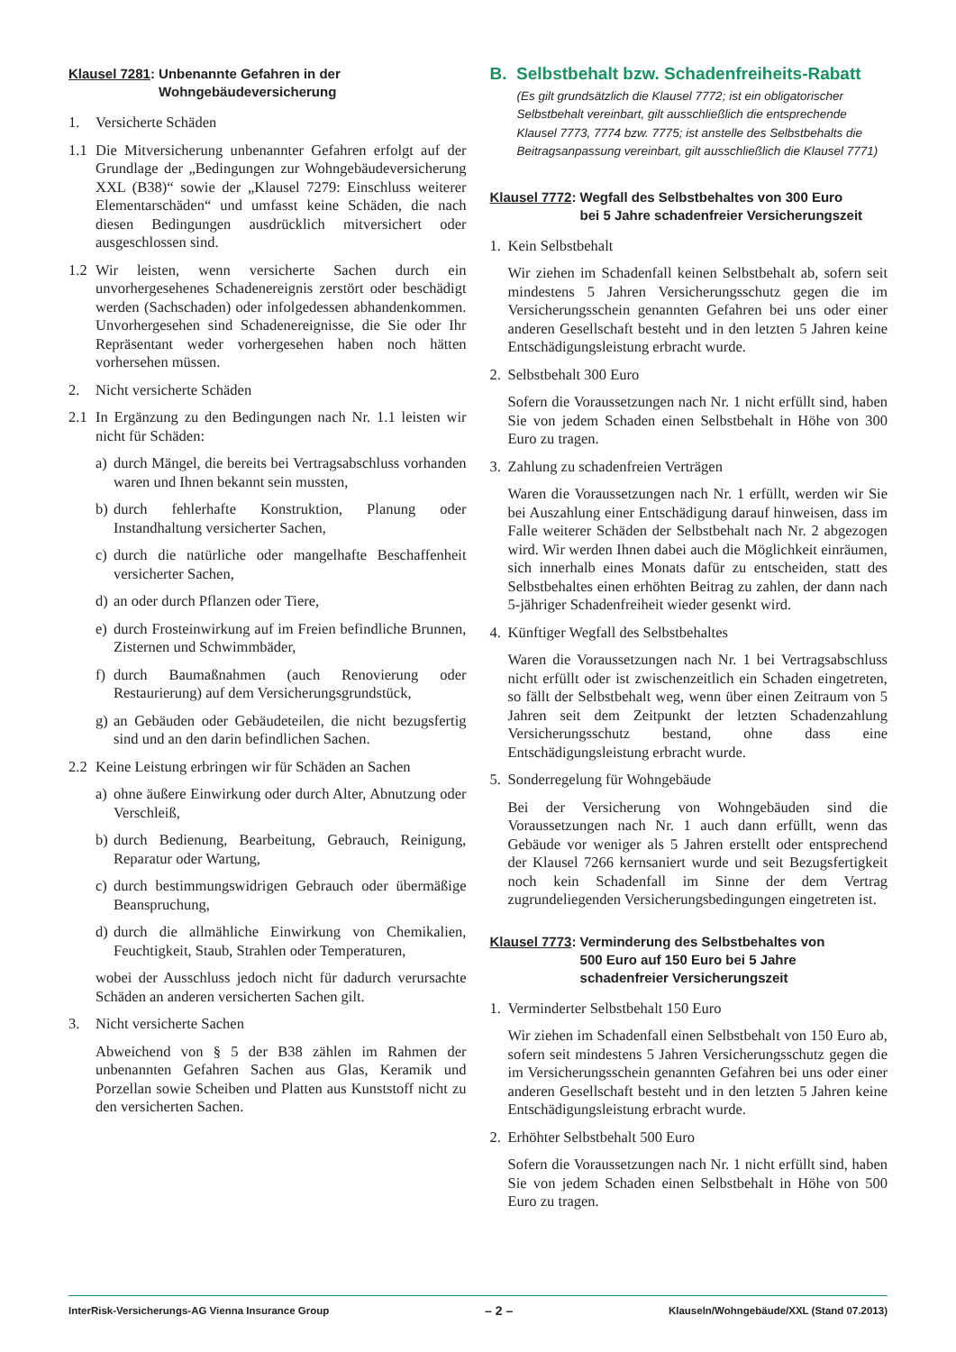Klausel 7281: Unbenannte Gefahren in der
Wohngebäudeversicherung
1. Versicherte Schäden
1.1 Die Mitversicherung unbenannter Gefahren erfolgt auf der Grundlage der „Bedingungen zur Wohngebäudeversicherung XXL (B38)“ sowie der „Klausel 7279: Einschluss weiterer Elementarschäden“ und umfasst keine Schäden, die nach diesen Bedingungen ausdrücklich mitversichert oder ausgeschlossen sind.
1.2 Wir leisten, wenn versicherte Sachen durch ein unvorhergesehenes Schadenereignis zerstört oder beschädigt werden (Sachschaden) oder infolgedessen abhandenkommen. Unvorhergesehen sind Schadenereignisse, die Sie oder Ihr Repräsentant weder vorhergesehen haben noch hätten vorhersehen müssen.
2. Nicht versicherte Schäden
2.1 In Ergänzung zu den Bedingungen nach Nr. 1.1 leisten wir nicht für Schäden:
a) durch Mängel, die bereits bei Vertragsabschluss vorhanden waren und Ihnen bekannt sein mussten,
b) durch fehlerhafte Konstruktion, Planung oder Instandhaltung versicherter Sachen,
c) durch die natürliche oder mangelhafte Beschaffenheit versicherter Sachen,
d) an oder durch Pflanzen oder Tiere,
e) durch Frosteinwirkung auf im Freien befindliche Brunnen, Zisternen und Schwimmbäder,
f) durch Baumaßnahmen (auch Renovierung oder Restaurierung) auf dem Versicherungsgrundstück,
g) an Gebäuden oder Gebäudeteilen, die nicht bezugsfertig sind und an den darin befindlichen Sachen.
2.2 Keine Leistung erbringen wir für Schäden an Sachen
a) ohne äußere Einwirkung oder durch Alter, Abnutzung oder Verschleiß,
b) durch Bedienung, Bearbeitung, Gebrauch, Reinigung, Reparatur oder Wartung,
c) durch bestimmungswidrigen Gebrauch oder übermäßige Beanspruchung,
d) durch die allmähliche Einwirkung von Chemikalien, Feuchtigkeit, Staub, Strahlen oder Temperaturen,
wobei der Ausschluss jedoch nicht für dadurch verursachte Schäden an anderen versicherten Sachen gilt.
3. Nicht versicherte Sachen
Abweichend von § 5 der B38 zählen im Rahmen der unbenannten Gefahren Sachen aus Glas, Keramik und Porzellan sowie Scheiben und Platten aus Kunststoff nicht zu den versicherten Sachen.
B. Selbstbehalt bzw. Schadenfreiheits-Rabatt
(Es gilt grundsätzlich die Klausel 7772; ist ein obligatorischer Selbstbehalt vereinbart, gilt ausschließlich die entsprechende Klausel 7773, 7774 bzw. 7775; ist anstelle des Selbstbehalts die Beitragsanpassung vereinbart, gilt ausschließlich die Klausel 7771)
Klausel 7772: Wegfall des Selbstbehaltes von 300 Euro
bei 5 Jahre schadenfreier Versicherungszeit
1. Kein Selbstbehalt
Wir ziehen im Schadenfall keinen Selbstbehalt ab, sofern seit mindestens 5 Jahren Versicherungsschutz gegen die im Versicherungsschein genannten Gefahren bei uns oder einer anderen Gesellschaft besteht und in den letzten 5 Jahren keine Entschädigungsleistung erbracht wurde.
2. Selbstbehalt 300 Euro
Sofern die Voraussetzungen nach Nr. 1 nicht erfüllt sind, haben Sie von jedem Schaden einen Selbstbehalt in Höhe von 300 Euro zu tragen.
3. Zahlung zu schadenfreien Verträgen
Waren die Voraussetzungen nach Nr. 1 erfüllt, werden wir Sie bei Auszahlung einer Entschädigung darauf hinweisen, dass im Falle weiterer Schäden der Selbstbehalt nach Nr. 2 abgezogen wird. Wir werden Ihnen dabei auch die Möglichkeit einräumen, sich innerhalb eines Monats dafür zu entscheiden, statt des Selbstbehaltes einen erhöhten Beitrag zu zahlen, der dann nach 5-jähriger Schadenfreiheit wieder gesenkt wird.
4. Künftiger Wegfall des Selbstbehaltes
Waren die Voraussetzungen nach Nr. 1 bei Vertragsabschluss nicht erfüllt oder ist zwischenzeitlich ein Schaden eingetreten, so fällt der Selbstbehalt weg, wenn über einen Zeitraum von 5 Jahren seit dem Zeitpunkt der letzten Schadenzahlung Versicherungsschutz bestand, ohne dass eine Entschädigungsleistung erbracht wurde.
5. Sonderregelung für Wohngebäude
Bei der Versicherung von Wohngebäuden sind die Voraussetzungen nach Nr. 1 auch dann erfüllt, wenn das Gebäude vor weniger als 5 Jahren erstellt oder entsprechend der Klausel 7266 kernsaniert wurde und seit Bezugsfertigkeit noch kein Schadenfall im Sinne der dem Vertrag zugrundeliegenden Versicherungsbedingungen eingetreten ist.
Klausel 7773: Verminderung des Selbstbehaltes von
500 Euro auf 150 Euro bei 5 Jahre
schadenfreier Versicherungszeit
1. Verminderter Selbstbehalt 150 Euro
Wir ziehen im Schadenfall einen Selbstbehalt von 150 Euro ab, sofern seit mindestens 5 Jahren Versicherungsschutz gegen die im Versicherungsschein genannten Gefahren bei uns oder einer anderen Gesellschaft besteht und in den letzten 5 Jahren keine Entschädigungsleistung erbracht wurde.
2. Erhöhter Selbstbehalt 500 Euro
Sofern die Voraussetzungen nach Nr. 1 nicht erfüllt sind, haben Sie von jedem Schaden einen Selbstbehalt in Höhe von 500 Euro zu tragen.
InterRisk-Versicherungs-AG Vienna Insurance Group – 2 – Klauseln/Wohngebäude/XXL (Stand 07.2013)